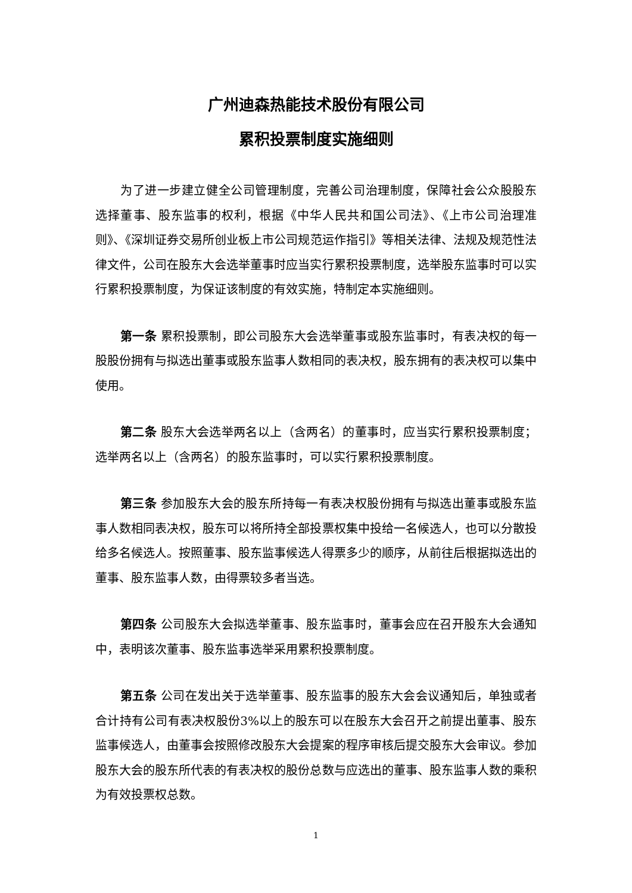广州迪森热能技术股份有限公司
累积投票制度实施细则
为了进一步建立健全公司管理制度，完善公司治理制度，保障社会公众股股东选择董事、股东监事的权利，根据《中华人民共和国公司法》、《上市公司治理准则》、《深圳证券交易所创业板上市公司规范运作指引》等相关法律、法规及规范性法律文件，公司在股东大会选举董事时应当实行累积投票制度，选举股东监事时可以实行累积投票制度，为保证该制度的有效实施，特制定本实施细则。
第一条 累积投票制，即公司股东大会选举董事或股东监事时，有表决权的每一股股份拥有与拟选出董事或股东监事人数相同的表决权，股东拥有的表决权可以集中使用。
第二条 股东大会选举两名以上（含两名）的董事时，应当实行累积投票制度；选举两名以上（含两名）的股东监事时，可以实行累积投票制度。
第三条 参加股东大会的股东所持每一有表决权股份拥有与拟选出董事或股东监事人数相同表决权，股东可以将所持全部投票权集中投给一名候选人，也可以分散投给多名候选人。按照董事、股东监事候选人得票多少的顺序，从前往后根据拟选出的董事、股东监事人数，由得票较多者当选。
第四条 公司股东大会拟选举董事、股东监事时，董事会应在召开股东大会通知中，表明该次董事、股东监事选举采用累积投票制度。
第五条 公司在发出关于选举董事、股东监事的股东大会会议通知后，单独或者合计持有公司有表决权股份3%以上的股东可以在股东大会召开之前提出董事、股东监事候选人，由董事会按照修改股东大会提案的程序审核后提交股东大会审议。参加股东大会的股东所代表的有表决权的股份总数与应选出的董事、股东监事人数的乘积为有效投票权总数。
1